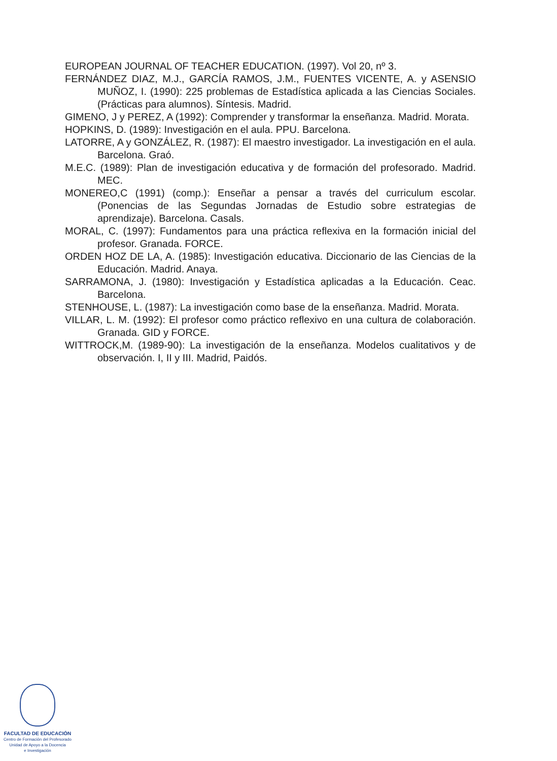EUROPEAN JOURNAL OF TEACHER EDUCATION. (1997). Vol 20, nº 3.
FERNÁNDEZ DIAZ, M.J., GARCÍA RAMOS, J.M., FUENTES VICENTE, A. y ASENSIO MUÑOZ, I. (1990): 225 problemas de Estadística aplicada a las Ciencias Sociales. (Prácticas para alumnos). Síntesis. Madrid.
GIMENO, J y PEREZ, A (1992): Comprender y transformar la enseñanza. Madrid. Morata.
HOPKINS, D. (1989): Investigación en el aula. PPU. Barcelona.
LATORRE, A y GONZÁLEZ, R. (1987): El maestro investigador. La investigación en el aula. Barcelona. Graó.
M.E.C. (1989): Plan de investigación educativa y de formación del profesorado. Madrid. MEC.
MONEREO,C (1991) (comp.): Enseñar a pensar a través del curriculum escolar. (Ponencias de las Segundas Jornadas de Estudio sobre estrategias de aprendizaje). Barcelona. Casals.
MORAL, C. (1997): Fundamentos para una práctica reflexiva en la formación inicial del profesor. Granada. FORCE.
ORDEN HOZ DE LA, A. (1985): Investigación educativa. Diccionario de las Ciencias de la Educación. Madrid. Anaya.
SARRAMONA, J. (1980): Investigación y Estadística aplicadas a la Educación. Ceac. Barcelona.
STENHOUSE, L. (1987): La investigación como base de la enseñanza. Madrid. Morata.
VILLAR, L. M. (1992): El profesor como práctico reflexivo en una cultura de colaboración. Granada. GID y FORCE.
WITTROCK,M. (1989-90): La investigación de la enseñanza. Modelos cualitativos y de observación. I, II y III. Madrid, Paidós.
FACULTAD DE EDUCACIÓN
Centro de Formación del Profesorado
Unidad de Apoyo a la Docencia
e Investigación